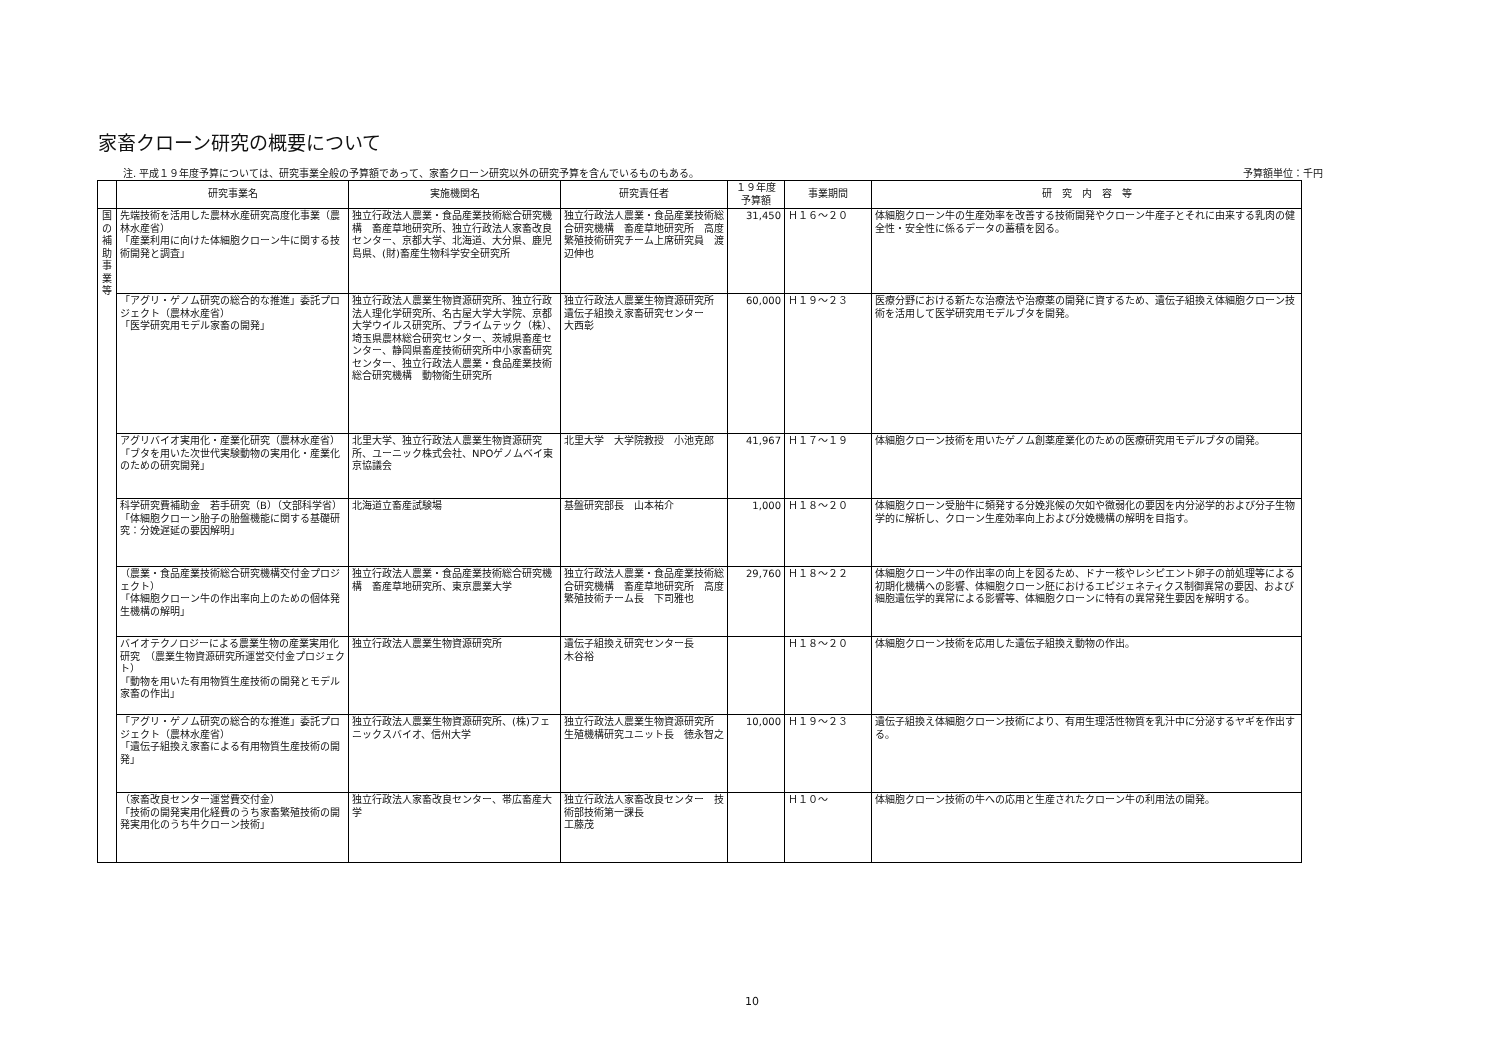家畜クローン研究の概要について
注. 平成１９年度予算については、研究事業全般の予算額であって、家畜クローン研究以外の研究予算を含んでいるものもある。 予算額単位：千円
| | 研究事業名 | 実施機関名 | 研究責任者 | １９年度 予算額 | 事業期間 | 研 究 内 容 等 |
| --- | --- | --- | --- | --- | --- | --- |
| 国の補助事業等 | 先端技術を活用した農林水産研究高度化事業（農林水産省） 「産業利用に向けた体細胞クローン牛に関する技術開発と調査」 | 独立行政法人農業・食品産業技術総合研究機構 畜産草地研究所、独立行政法人家畜改良センター、京都大学、北海道、大分県、鹿児島県、(財)畜産生物科学安全研究所 | 独立行政法人農業・食品産業技術総合研究機構 畜産草地研究所 高度繁殖技術研究チーム上席研究員 渡辺伸也 | 31,450 | Ｈ１６～２０ | 体細胞クローン牛の生産効率を改善する技術開発やクローン牛産子とそれに由来する乳肉の健全性・安全性に係るデータの蓄積を図る。 |
| | 「アグリ・ゲノム研究の総合的な推進」委託プロジェクト（農林水産省） 「医学研究用モデル家畜の開発」 | 独立行政法人農業生物資源研究所、独立行政法人理化学研究所、名古屋大学大学院、京都大学ウイルス研究所、プライムテック（株）、埼玉県農林総合研究センター、茨城県畜産センター、静岡県畜産技術研究所中小家畜研究センター、独立行政法人農業・食品産業技術総合研究機構 動物衛生研究所 | 独立行政法人農業生物資源研究所 遺伝子組換え家畜研究センター 大西彰 | 60,000 | Ｈ１９～２３ | 医療分野における新たな治療法や治療薬の開発に資するため、遺伝子組換え体細胞クローン技術を活用して医学研究用モデルブタを開発。 |
| | アグリバイオ実用化・産業化研究（農林水産省） 「ブタを用いた次世代実験動物の実用化・産業化のための研究開発」 | 北里大学、独立行政法人農業生物資源研究所、ユーニック株式会社、NPOゲノムベイ東京協議会 | 北里大学 大学院教授 小池克郎 | 41,967 | Ｈ１７～１９ | 体細胞クローン技術を用いたゲノム創薬産業化のための医療研究用モデルブタの開発。 |
| | 科学研究費補助金 若手研究（B）（文部科学省） 「体細胞クローン胎子の胎盤機能に関する基礎研究：分娩遅延の要因解明」 | 北海道立畜産試験場 | 基盤研究部長 山本祐介 | 1,000 | Ｈ１８～２０ | 体細胞クローン受胎牛に頻発する分娩兆候の欠如や微弱化の要因を内分泌学的および分子生物学的に解析し、クローン生産効率向上および分娩機構の解明を目指す。 |
| | （農業・食品産業技術総合研究機構交付金プロジェクト） 「体細胞クローン牛の作出率向上のための個体発生機構の解明」 | 独立行政法人農業・食品産業技術総合研究機構 畜産草地研究所、東京農業大学 | 独立行政法人農業・食品産業技術総合研究機構 畜産草地研究所 高度繁殖技術チーム長 下司雅也 | 29,760 | Ｈ１８～２２ | 体細胞クローン牛の作出率の向上を図るため、ドナー核やレシピエント卵子の前処理等による初期化機構への影響、体細胞クローン胚におけるエピジェネティクス制御異常の要因、および細胞遺伝学的異常による影響等、体細胞クローンに特有の異常発生要因を解明する。 |
| | バイオテクノロジーによる農業生物の産業実用化研究 （農業生物資源研究所運営交付金プロジェクト） 「動物を用いた有用物質生産技術の開発とモデル家畜の作出」 | 独立行政法人農業生物資源研究所 | 遺伝子組換え研究センター長 木谷裕 | | Ｈ１８～２０ | 体細胞クローン技術を応用した遺伝子組換え動物の作出。 |
| | 「アグリ・ゲノム研究の総合的な推進」委託プロジェクト（農林水産省） 「遺伝子組換え家畜による有用物質生産技術の開発」 | 独立行政法人農業生物資源研究所、(株)フェニックスバイオ、信州大学 | 独立行政法人農業生物資源研究所 生殖機構研究ユニット長 徳永智之 | 10,000 | Ｈ１９～２３ | 遺伝子組換え体細胞クローン技術により、有用生理活性物質を乳汁中に分泌するヤギを作出する。 |
| | （家畜改良センター運営費交付金） 「技術の開発実用化経費のうち家畜繁殖技術の開発実用化のうち牛クローン技術」 | 独立行政法人家畜改良センター、帯広畜産大学 | 独立行政法人家畜改良センター 技術部技術第一課長 工藤茂 | | Ｈ１０～ | 体細胞クローン技術の牛への応用と生産されたクローン牛の利用法の開発。 |
10